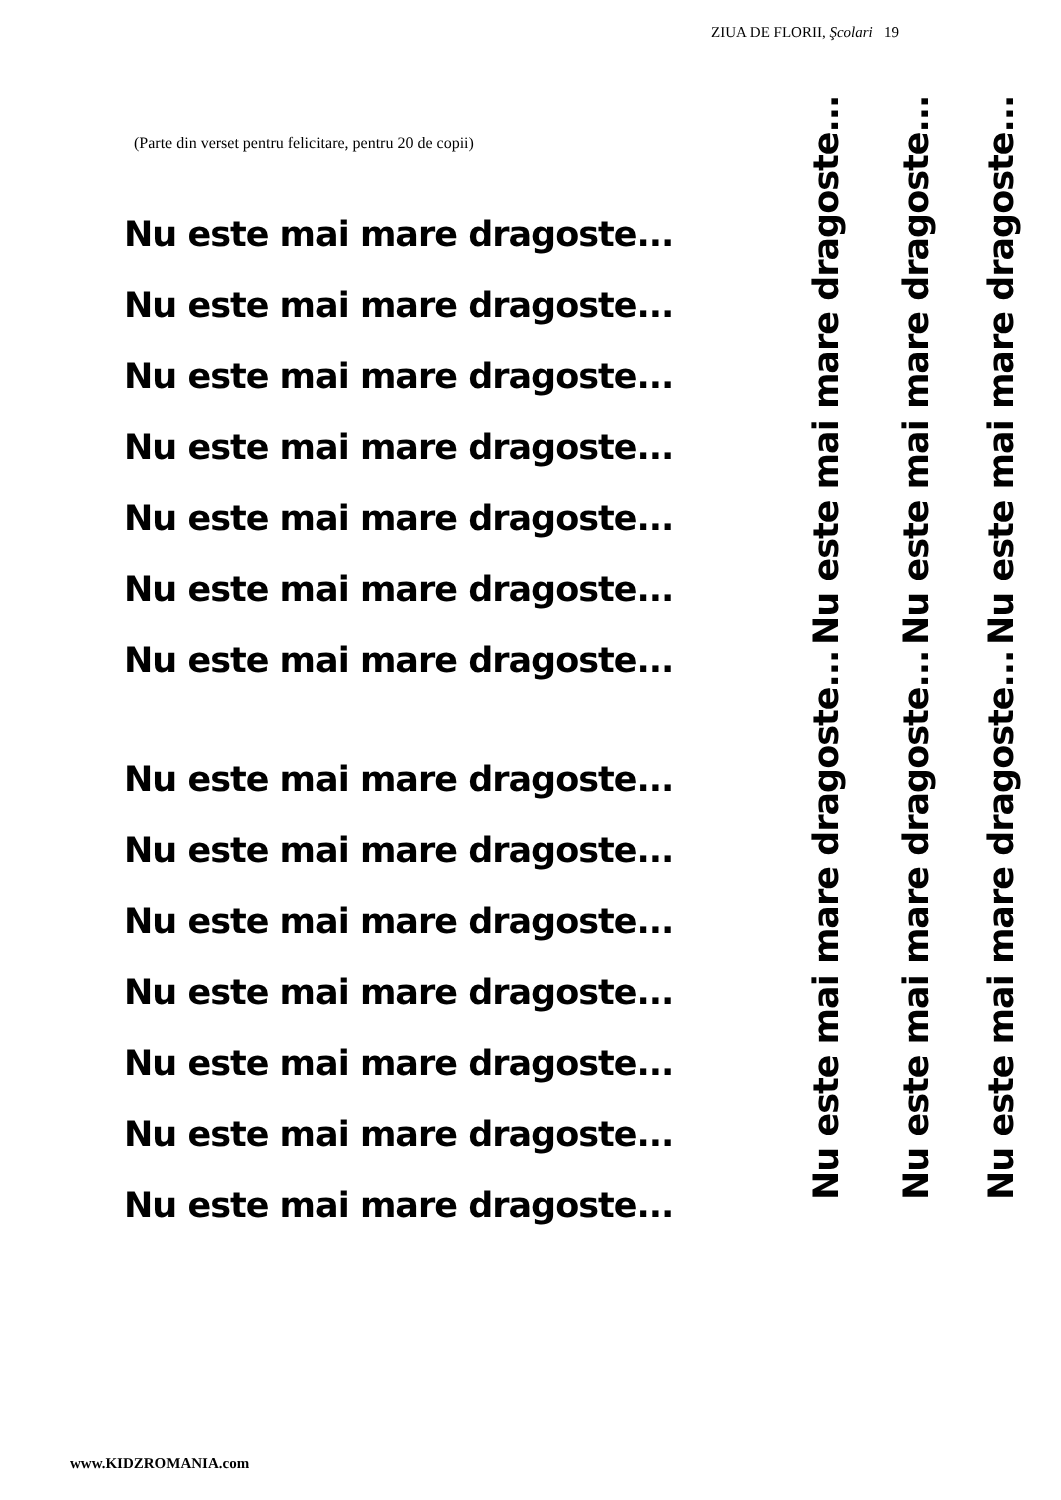ZIUA DE FLORII, Şcolari 19
(Parte din verset pentru felicitare, pentru 20 de copii)
Nu este mai mare dragoste...
Nu este mai mare dragoste...
Nu este mai mare dragoste...
Nu este mai mare dragoste...
Nu este mai mare dragoste...
Nu este mai mare dragoste...
Nu este mai mare dragoste...
Nu este mai mare dragoste...
Nu este mai mare dragoste...
Nu este mai mare dragoste...
Nu este mai mare dragoste...
Nu este mai mare dragoste...
Nu este mai mare dragoste...
Nu este mai mare dragoste...
Nu este mai mare dragoste...
Nu este mai mare dragoste...
Nu este mai mare dragoste...
Nu este mai mare dragoste...
Nu este mai mare dragoste...
Nu este mai mare dragoste...
www.KIDZROMANIA.com